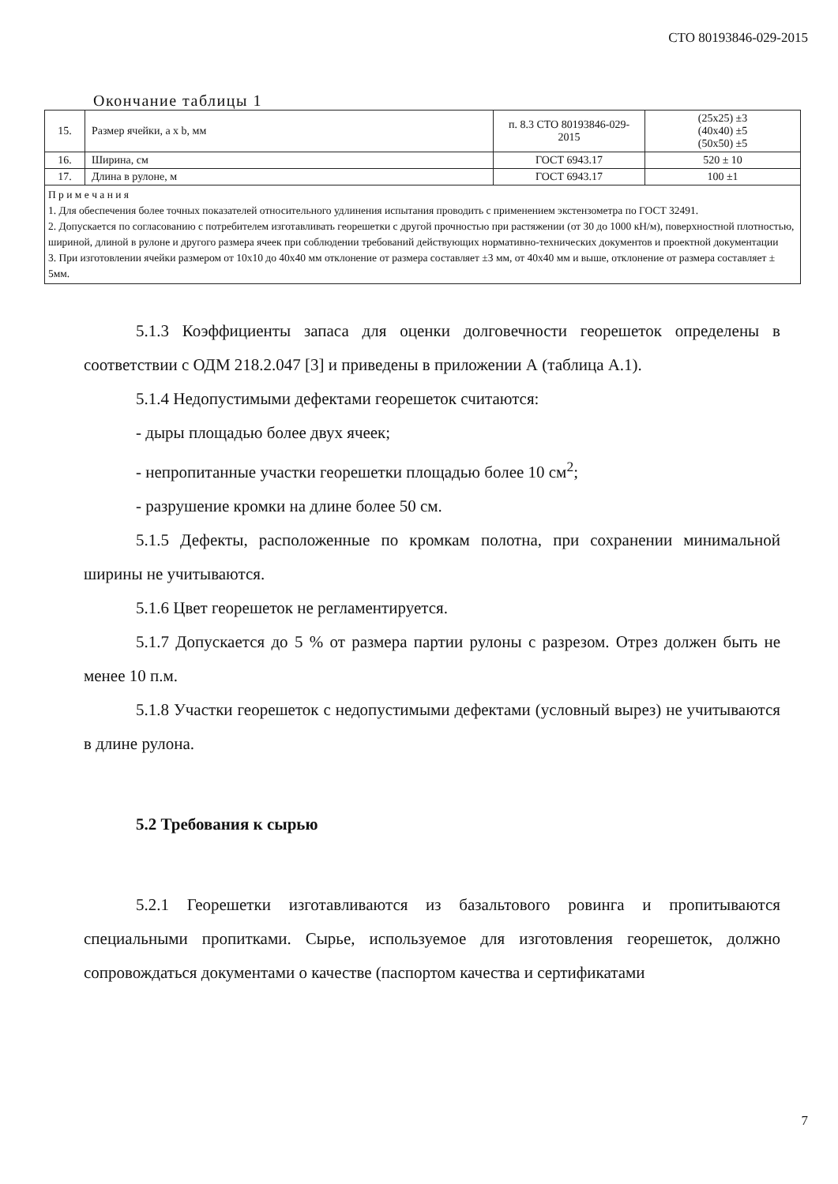СТО 80193846-029-2015
Окончание таблицы 1
| 15. | Размер ячейки, a x b, мм | п. 8.3 СТО 80193846-029-2015 | (25x25) ±3 (40x40) ±5 (50x50) ±5 |
| 16. | Ширина, см | ГОСТ 6943.17 | 520 ± 10 |
| 17. | Длина в рулоне, м | ГОСТ 6943.17 | 100 ±1 |
| П р и м е ч а н и я 1. Для обеспечения более точных показателей относительного удлинения испытания проводить с применением экстензометра по ГОСТ 32491. 2. Допускается по согласованию с потребителем изготавливать георешетки с другой прочностью при растяжении (от 30 до 1000 кН/м), поверхностной плотностью, шириной, длиной в рулоне и другого размера ячеек при соблюдении требований действующих нормативно-технических документов и проектной документации 3. При изготовлении ячейки размером от 10x10 до 40x40 мм отклонение от размера составляет ±3 мм, от 40x40 мм и выше, отклонение от размера составляет ± 5мм. | | | |
5.1.3 Коэффициенты запаса для оценки долговечности георешеток определены в соответствии с ОДМ 218.2.047 [3] и приведены в приложении А (таблица А.1).
5.1.4 Недопустимыми дефектами георешеток считаются:
- дыры площадью более двух ячеек;
- непропитанные участки георешетки площадью более 10 см<sup>2</sup>;
- разрушение кромки на длине более 50 см.
5.1.5 Дефекты, расположенные по кромкам полотна, при сохранении минимальной ширины не учитываются.
5.1.6 Цвет георешеток не регламентируется.
5.1.7 Допускается до 5 % от размера партии рулоны с разрезом. Отрез должен быть не менее 10 п.м.
5.1.8 Участки георешеток с недопустимыми дефектами (условный вырез) не учитываются в длине рулона.
5.2 Требования к сырью
5.2.1 Георешетки изготавливаются из базальтового ровинга и пропитываются специальными пропитками. Сырье, используемое для изготовления георешеток, должно сопровождаться документами о качестве (паспортом качества и сертификатами
7